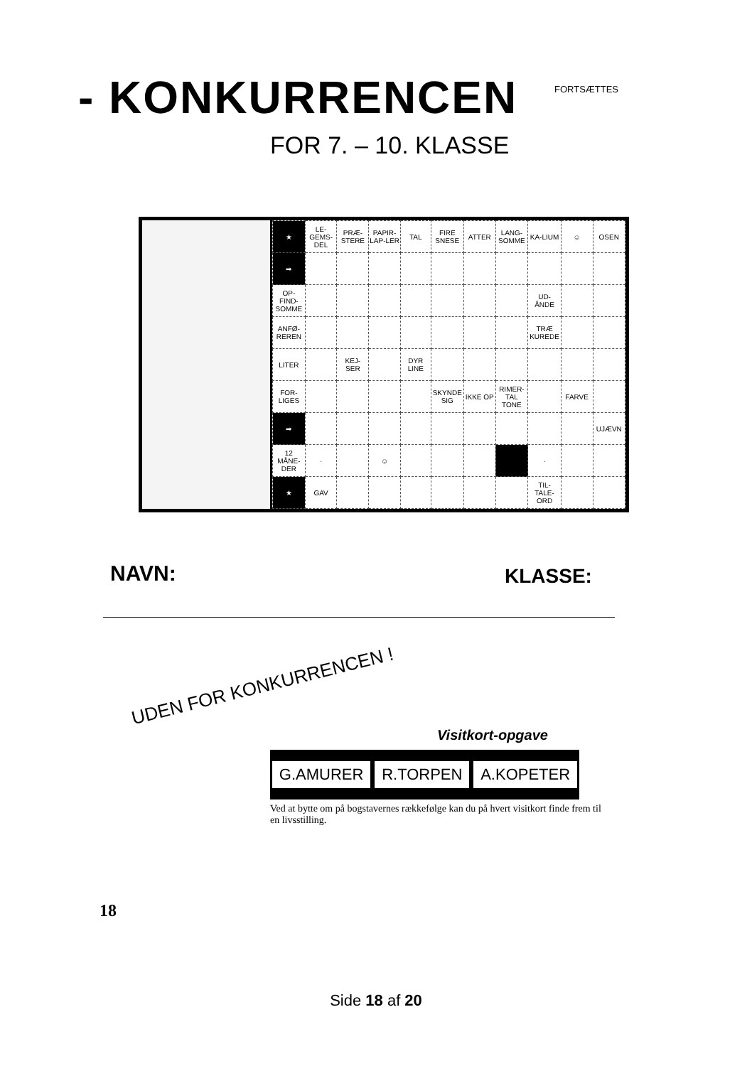- KONKURRENCEN FORTSÆTTES
FOR 7. – 10. KLASSE
| ★ | LE-GEMS-DEL | PRÆ-STERE | PAPIR-LAP-LER | TAL | FIRE SNESE | ATTER | LANG-SOMME | KA-LIUM | ☺ | OSEN |
| ➡ | | | | | | | | | | |
| OP-FIND-SOMME | | | | | | | | UD-ÅNDE | | |
| ANFØ-REREN | | | | | | | | TRÆ KUREDE | | |
| LITER | | KEJ-SER | | DYR LINE | | | | | | |
| FOR-LIGES | | | | | SKYNDE SIG | IKKE OP | RIMER-TAL TONE | | FARVE | |
| ➡ | | | | | | | | | | UJÆVN |
| 12 MÅNE-DER | · | | ☺ | | | | | · | | |
| ★ | GAV | | | | | | | TIL-TALE-ORD | | |
NAVN: KLASSE:
UDEN FOR KONKURRENCEN !
Visitkort-opgave
G.AMURER R.TORPEN A.KOPETER
Ved at bytte om på bogstavernes rækkefølge kan du på hvert visitkort finde frem til en livsstilling.
18
Side 18 af 20